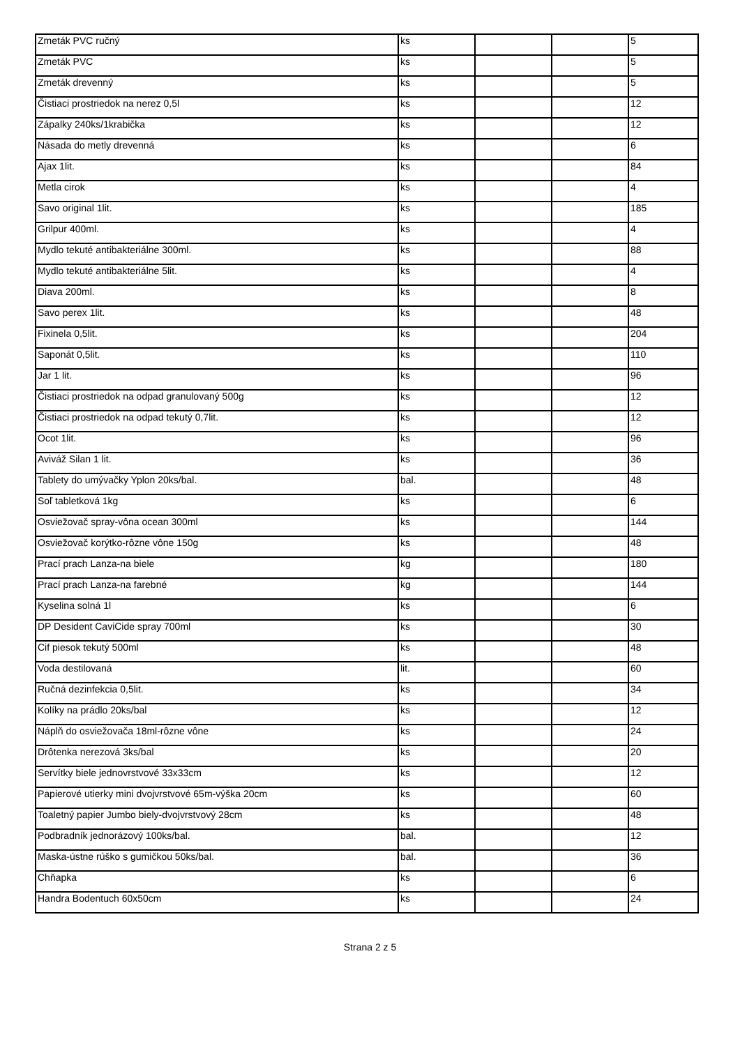| Zmeták PVC ručný | ks | | | 5 |
| Zmeták PVC | ks | | | 5 |
| Zmeták drevenný | ks | | | 5 |
| Čistiaci prostriedok na nerez 0,5l | ks | | | 12 |
| Zápalky 240ks/1krabička | ks | | | 12 |
| Násada do metly drevenná | ks | | | 6 |
| Ajax 1lit. | ks | | | 84 |
| Metla cirok | ks | | | 4 |
| Savo original 1lit. | ks | | | 185 |
| Grilpur 400ml. | ks | | | 4 |
| Mydlo tekuté antibakteriálne 300ml. | ks | | | 88 |
| Mydlo tekuté antibakteriálne 5lit. | ks | | | 4 |
| Diava 200ml. | ks | | | 8 |
| Savo perex 1lit. | ks | | | 48 |
| Fixinela 0,5lit. | ks | | | 204 |
| Saponát 0,5lit. | ks | | | 110 |
| Jar 1 lit. | ks | | | 96 |
| Čistiaci prostriedok na odpad granulovaný 500g | ks | | | 12 |
| Čistiaci prostriedok na odpad tekutý 0,7lit. | ks | | | 12 |
| Ocot 1lit. | ks | | | 96 |
| Aviváž Silan 1 lit. | ks | | | 36 |
| Tablety do umývačky Yplon 20ks/bal. | bal. | | | 48 |
| Soľ tabletková 1kg | ks | | | 6 |
| Osviežovač spray-vôna ocean 300ml | ks | | | 144 |
| Osviežovač korýtko-rôzne vône 150g | ks | | | 48 |
| Prací prach Lanza-na biele | kg | | | 180 |
| Prací prach Lanza-na farebné | kg | | | 144 |
| Kyselina solná 1l | ks | | | 6 |
| DP Desident CaviCide spray 700ml | ks | | | 30 |
| Cif piesok tekutý 500ml | ks | | | 48 |
| Voda destilovaná | lit. | | | 60 |
| Ručná dezinfekcia 0,5lit. | ks | | | 34 |
| Kolíky na prádlo 20ks/bal | ks | | | 12 |
| Náplň do osviežovača 18ml-rôzne vône | ks | | | 24 |
| Drôtenka nerezová 3ks/bal | ks | | | 20 |
| Servítky biele jednovrstvové 33x33cm | ks | | | 12 |
| Papierové utierky mini dvojvrstvové 65m-výška 20cm | ks | | | 60 |
| Toaletný papier Jumbo biely-dvojvrstvový 28cm | ks | | | 48 |
| Podbradník jednorázový 100ks/bal. | bal. | | | 12 |
| Maska-ústne rúško s gumičkou 50ks/bal. | bal. | | | 36 |
| Chňapka | ks | | | 6 |
| Handra Bodentuch 60x50cm | ks | | | 24 |
Strana 2 z 5